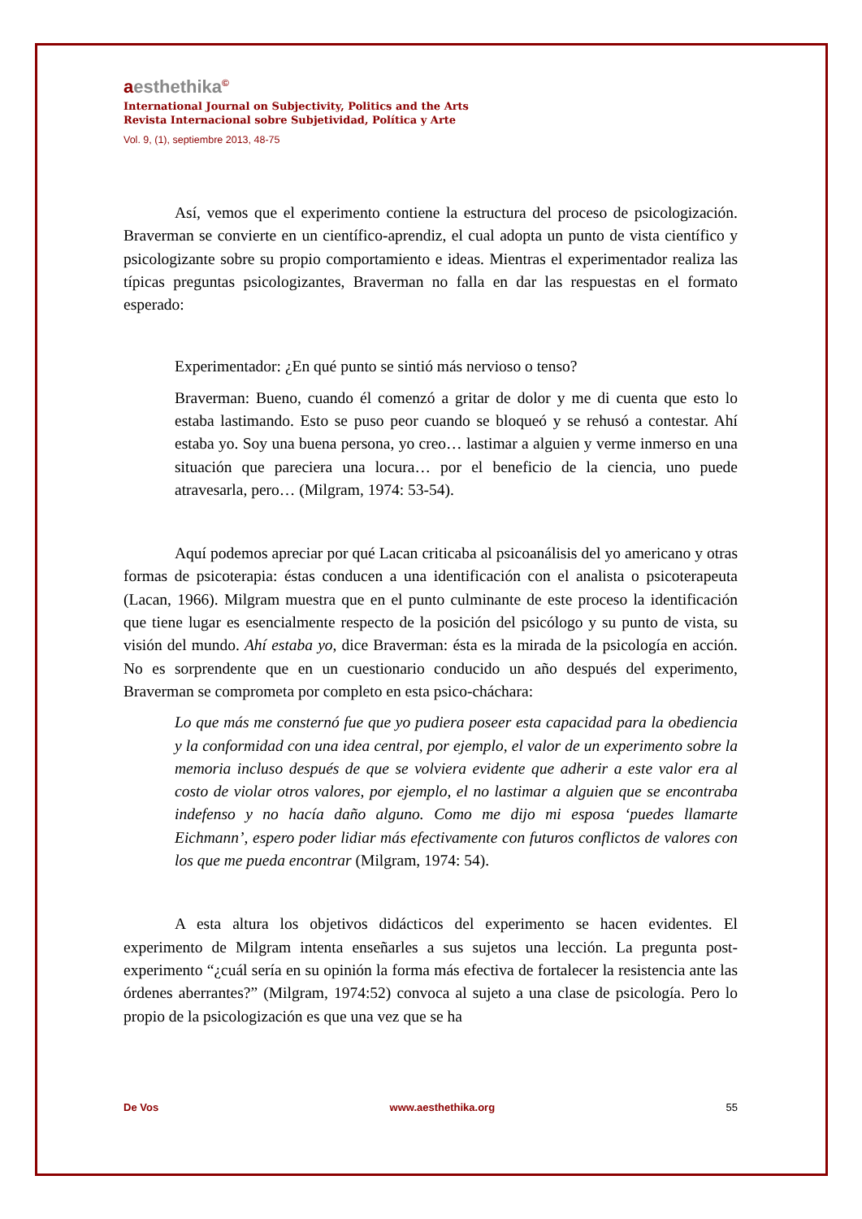aesthethika<sup>©</sup>
International Journal on Subjectivity, Politics and the Arts
Revista Internacional sobre Subjetividad, Política y Arte
Vol. 9, (1), septiembre 2013, 48-75
Así, vemos que el experimento contiene la estructura del proceso de psicologización. Braverman se convierte en un científico-aprendiz, el cual adopta un punto de vista científico y psicologizante sobre su propio comportamiento e ideas. Mientras el experimentador realiza las típicas preguntas psicologizantes, Braverman no falla en dar las respuestas en el formato esperado:
Experimentador: ¿En qué punto se sintió más nervioso o tenso?
Braverman: Bueno, cuando él comenzó a gritar de dolor y me di cuenta que esto lo estaba lastimando. Esto se puso peor cuando se bloqueó y se rehusó a contestar. Ahí estaba yo. Soy una buena persona, yo creo… lastimar a alguien y verme inmerso en una situación que pareciera una locura… por el beneficio de la ciencia, uno puede atravesarla, pero… (Milgram, 1974: 53-54).
Aquí podemos apreciar por qué Lacan criticaba al psicoanálisis del yo americano y otras formas de psicoterapia: éstas conducen a una identificación con el analista o psicoterapeuta (Lacan, 1966). Milgram muestra que en el punto culminante de este proceso la identificación que tiene lugar es esencialmente respecto de la posición del psicólogo y su punto de vista, su visión del mundo. Ahí estaba yo, dice Braverman: ésta es la mirada de la psicología en acción. No es sorprendente que en un cuestionario conducido un año después del experimento, Braverman se comprometa por completo en esta psico-cháchara:
Lo que más me consternó fue que yo pudiera poseer esta capacidad para la obediencia y la conformidad con una idea central, por ejemplo, el valor de un experimento sobre la memoria incluso después de que se volviera evidente que adherir a este valor era al costo de violar otros valores, por ejemplo, el no lastimar a alguien que se encontraba indefenso y no hacía daño alguno. Como me dijo mi esposa ‘puedes llamarte Eichmann’, espero poder lidiar más efectivamente con futuros conflictos de valores con los que me pueda encontrar (Milgram, 1974: 54).
A esta altura los objetivos didácticos del experimento se hacen evidentes. El experimento de Milgram intenta enseñarles a sus sujetos una lección. La pregunta post-experimento “¿cuál sería en su opinión la forma más efectiva de fortalecer la resistencia ante las órdenes aberrantes?” (Milgram, 1974:52) convoca al sujeto a una clase de psicología. Pero lo propio de la psicologización es que una vez que se ha
De Vos www.aesthethika.org 55